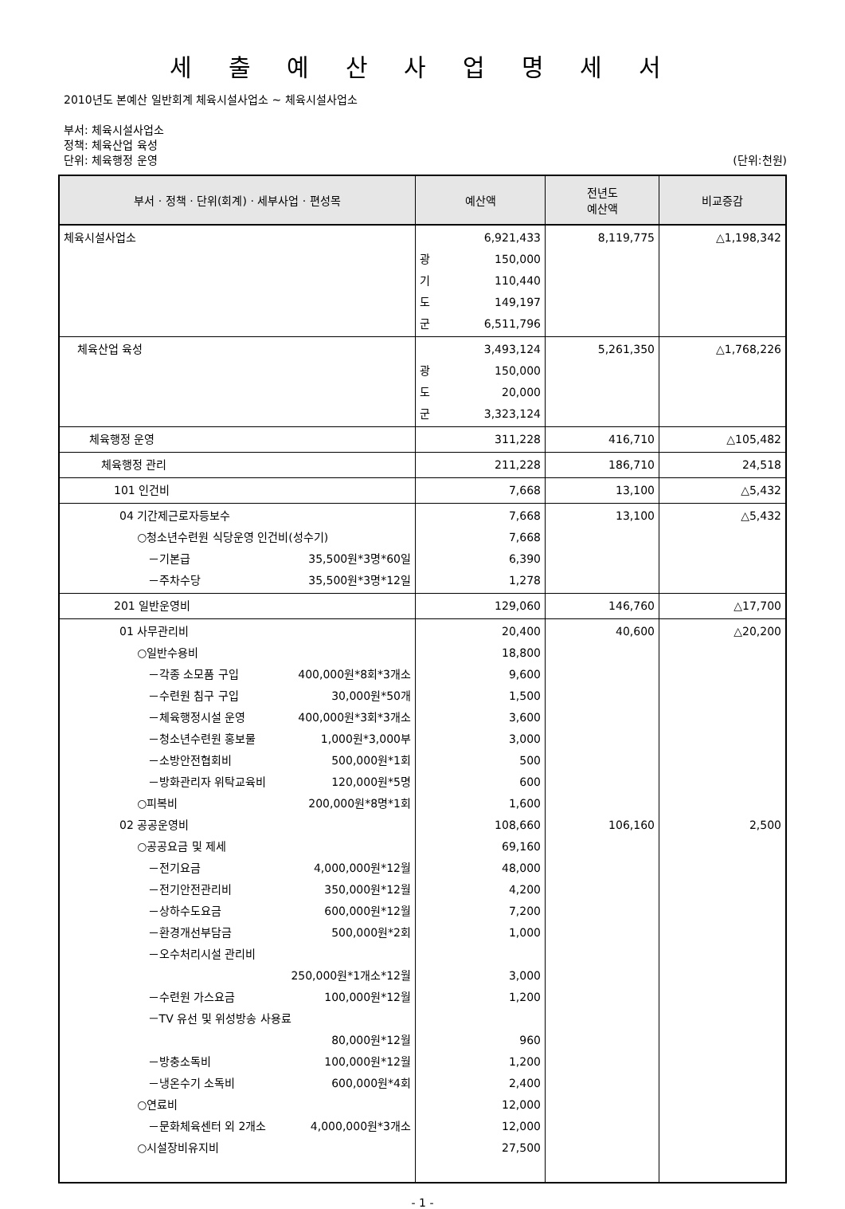세 출 예 산 사 업 명 세 서
2010년도 본예산 일반회계 체육시설사업소 ~ 체육시설사업소
부서: 체육시설사업소
정책: 체육산업 육성
단위: 체육행정 운영 (단위:천원)
| 부서 · 정책 · 단위(회계) · 세부사업 · 편성목 | 예산액 | 전년도 예산액 | 비교증감 |
| --- | --- | --- | --- |
| 체육시설사업소 | 6,921,433 광 150,000 기 110,440 도 149,197 군 6,511,796 | 8,119,775 | △1,198,342 |
| 체육산업 육성 | 3,493,124 광 150,000 도 20,000 군 3,323,124 | 5,261,350 | △1,768,226 |
| 체육행정 운영 | 311,228 | 416,710 | △105,482 |
| 체육행정 관리 | 211,228 | 186,710 | 24,518 |
| 101 인건비 | 7,668 | 13,100 | △5,432 |
| 04 기간제근로자등보수 ○청소년수련원 식당운영 인건비(성수기) －기본급 35,500원*3명*60일 －주차수당 35,500원*3명*12일 | 7,668 7,668 6,390 1,278 | 13,100 | △5,432 |
| 201 일반운영비 | 129,060 | 146,760 | △17,700 |
| 01 사무관리비 ○일반수용비 －각종 소모품 구입 400,000원*8회*3개소 －수련원 침구 구입 30,000원*50개 －체육행정시설 운영 400,000원*3회*3개소 －청소년수련원 홍보물 1,000원*3,000부 －소방안전협회비 500,000원*1회 －방화관리자 위탁교육비 120,000원*5명 ○피복비 200,000원*8명*1회 02 공공운영비 ○공공요금 및 제세 －전기요금 4,000,000원*12월 －전기안전관리비 350,000원*12월 －상하수도요금 600,000원*12월 －환경개선부담금 500,000원*2회 －오수처리시설 관리비 250,000원*1개소*12월 －수련원 가스요금 100,000원*12월 －TV 유선 및 위성방송 사용료 80,000원*12월 －방충소독비 100,000원*12월 －냉온수기 소독비 600,000원*4회 ○연료비 －문화체육센터 외 2개소 4,000,000원*3개소 ○시설장비유지비 | 20,400 18,800 9,600 1,500 3,600 3,000 500 600 1,600 108,660 69,160 48,000 4,200 7,200 1,000 3,000 1,200 960 1,200 2,400 12,000 12,000 27,500 | 40,600 106,160 | △20,200 2,500 |
- 1 -